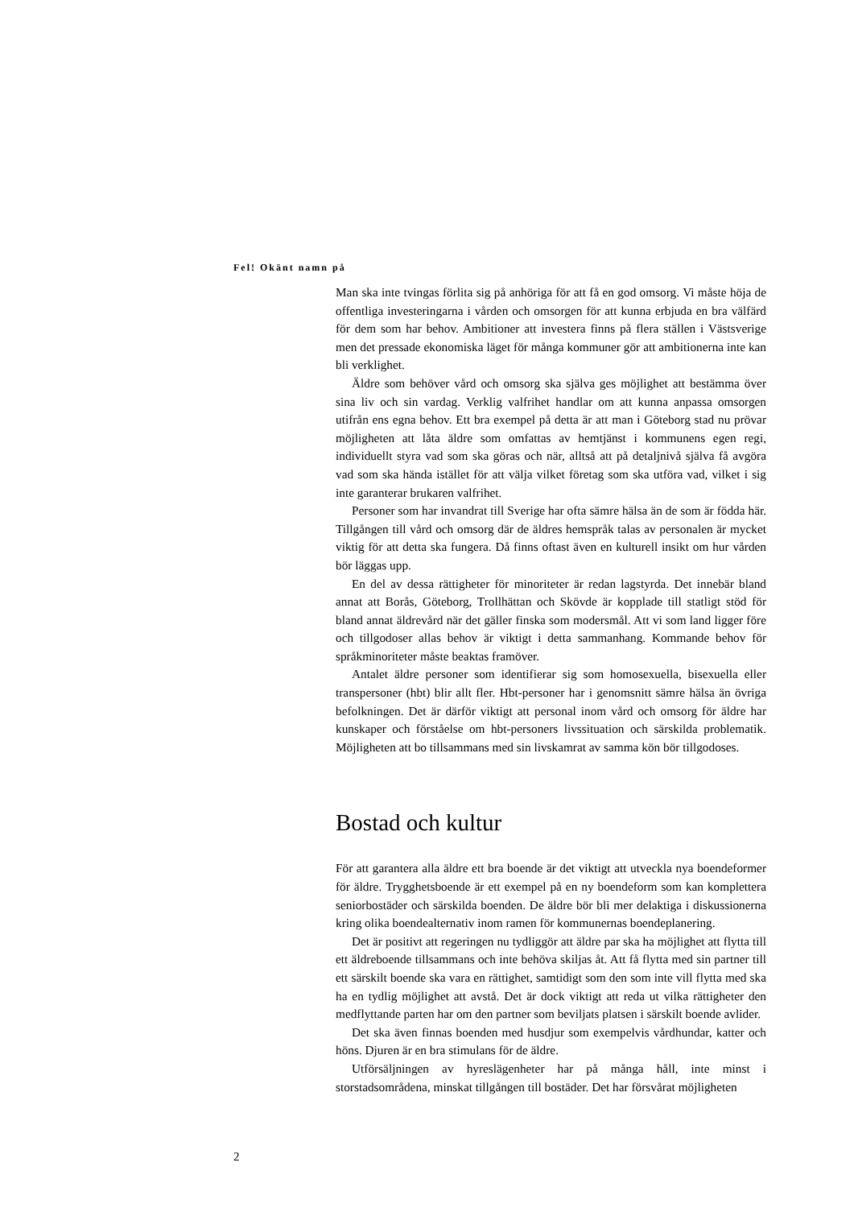Fel! Okänt namn på
Man ska inte tvingas förlita sig på anhöriga för att få en god omsorg. Vi måste höja de offentliga investeringarna i vården och omsorgen för att kunna erbjuda en bra välfärd för dem som har behov. Ambitioner att investera finns på flera ställen i Västsverige men det pressade ekonomiska läget för många kommuner gör att ambitionerna inte kan bli verklighet.
Äldre som behöver vård och omsorg ska själva ges möjlighet att bestämma över sina liv och sin vardag. Verklig valfrihet handlar om att kunna anpassa omsorgen utifrån ens egna behov. Ett bra exempel på detta är att man i Göteborg stad nu prövar möjligheten att låta äldre som omfattas av hemtjänst i kommunens egen regi, individuellt styra vad som ska göras och när, alltså att på detaljnivå själva få avgöra vad som ska hända istället för att välja vilket företag som ska utföra vad, vilket i sig inte garanterar brukaren valfrihet.
Personer som har invandrat till Sverige har ofta sämre hälsa än de som är födda här. Tillgången till vård och omsorg där de äldres hemspråk talas av personalen är mycket viktig för att detta ska fungera. Då finns oftast även en kulturell insikt om hur vården bör läggas upp.
En del av dessa rättigheter för minoriteter är redan lagstyrda. Det innebär bland annat att Borås, Göteborg, Trollhättan och Skövde är kopplade till statligt stöd för bland annat äldrevård när det gäller finska som modersmål. Att vi som land ligger före och tillgodoser allas behov är viktigt i detta sammanhang. Kommande behov för språkminoriteter måste beaktas framöver.
Antalet äldre personer som identifierar sig som homosexuella, bisexuella eller transpersoner (hbt) blir allt fler. Hbt-personer har i genomsnitt sämre hälsa än övriga befolkningen. Det är därför viktigt att personal inom vård och omsorg för äldre har kunskaper och förståelse om hbt-personers livssituation och särskilda problematik. Möjligheten att bo tillsammans med sin livskamrat av samma kön bör tillgodoses.
Bostad och kultur
För att garantera alla äldre ett bra boende är det viktigt att utveckla nya boendeformer för äldre. Trygghetsboende är ett exempel på en ny boendeform som kan komplettera seniorbostäder och särskilda boenden. De äldre bör bli mer delaktiga i diskussionerna kring olika boendealternativ inom ramen för kommunernas boendeplanering.
Det är positivt att regeringen nu tydliggör att äldre par ska ha möjlighet att flytta till ett äldreboende tillsammans och inte behöva skiljas åt. Att få flytta med sin partner till ett särskilt boende ska vara en rättighet, samtidigt som den som inte vill flytta med ska ha en tydlig möjlighet att avstå. Det är dock viktigt att reda ut vilka rättigheter den medflyttande parten har om den partner som beviljats platsen i särskilt boende avlider.
Det ska även finnas boenden med husdjur som exempelvis vårdhundar, katter och höns. Djuren är en bra stimulans för de äldre.
Utförsäljningen av hyreslägenheter har på många håll, inte minst i storstadsområdena, minskat tillgången till bostäder. Det har försvårat möjligheten
2